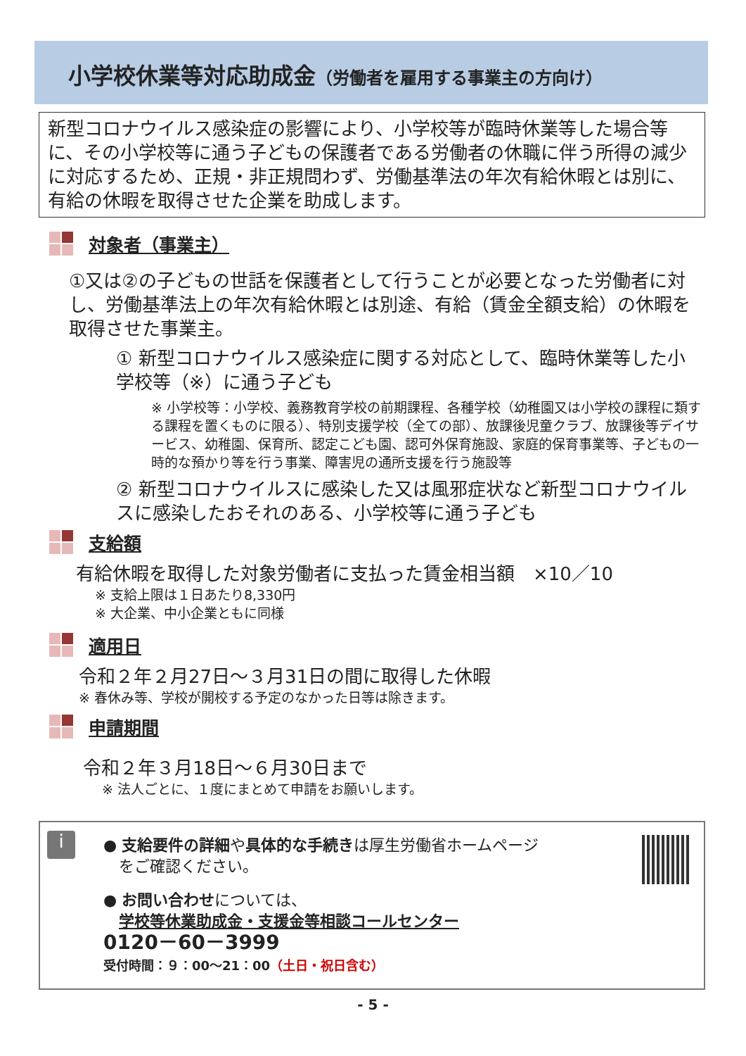小学校休業等対応助成金（労働者を雇用する事業主の方向け）
新型コロナウイルス感染症の影響により、小学校等が臨時休業等した場合等に、その小学校等に通う子どもの保護者である労働者の休職に伴う所得の減少に対応するため、正規・非正規問わず、労働基準法の年次有給休暇とは別に、有給の休暇を取得させた企業を助成します。
対象者（事業主）
①又は②の子どもの世話を保護者として行うことが必要となった労働者に対し、労働基準法上の年次有給休暇とは別途、有給（賃金全額支給）の休暇を取得させた事業主。
① 新型コロナウイルス感染症に関する対応として、臨時休業等した小学校等（※）に通う子ども
※ 小学校等：小学校、義務教育学校の前期課程、各種学校（幼稚園又は小学校の課程に類する課程を置くものに限る）、特別支援学校（全ての部）、放課後児童クラブ、放課後等デイサービス、幼稚園、保育所、認定こども園、認可外保育施設、家庭的保育事業等、子どもの一時的な預かり等を行う事業、障害児の通所支援を行う施設等
② 新型コロナウイルスに感染した又は風邪症状など新型コロナウイルスに感染したおそれのある、小学校等に通う子ども
支給額
有給休暇を取得した対象労働者に支払った賃金相当額　×10／10
※ 支給上限は１日あたり8,330円
※ 大企業、中小企業ともに同様
適用日
令和２年２月27日～３月31日の間に取得した休暇
※ 春休み等、学校が開校する予定のなかった日等は除きます。
申請期間
令和２年３月18日～６月30日まで
※ 法人ごとに、１度にまとめて申請をお願いします。
i
● 支給要件の詳細や具体的な手続きは厚生労働省ホームページ
　をご確認ください。
● お問い合わせについては、
　学校等休業助成金・支援金等相談コールセンター
0120－60－3999
受付時間：９：00～21：00（土日・祝日含む）
- 5 -